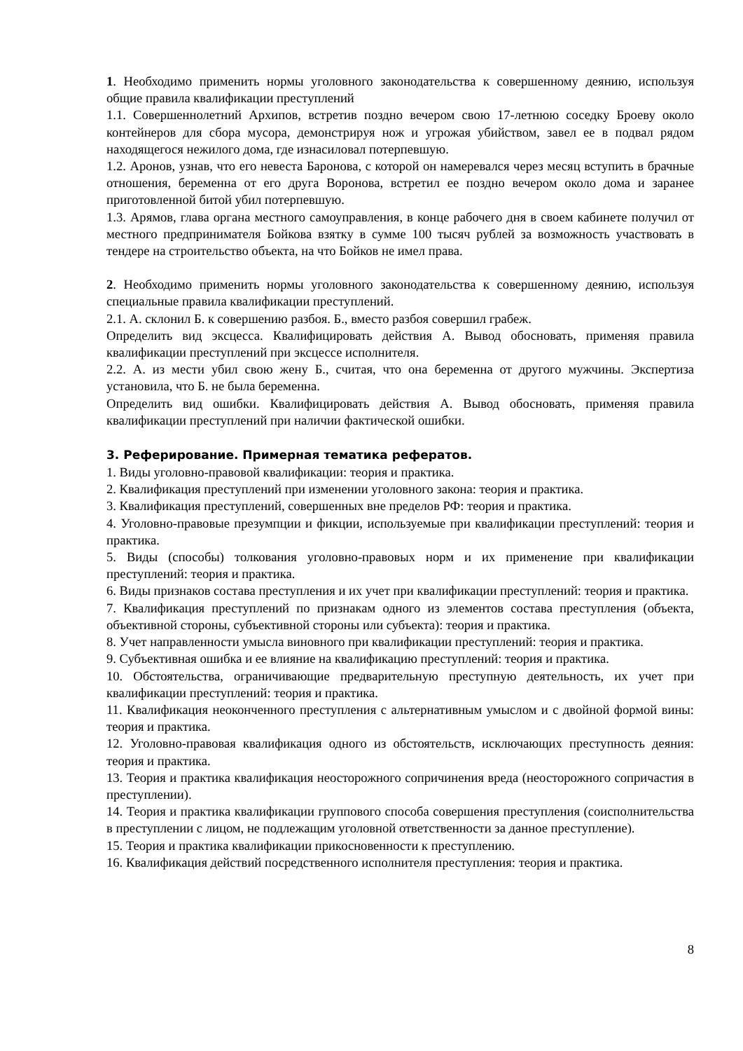1. Необходимо применить нормы уголовного законодательства к совершенному деянию, используя общие правила квалификации преступлений
1.1. Совершеннолетний Архипов, встретив поздно вечером свою 17-летнюю соседку Броеву около контейнеров для сбора мусора, демонстрируя нож и угрожая убийством, завел ее в подвал рядом находящегося нежилого дома, где изнасиловал потерпевшую.
1.2. Аронов, узнав, что его невеста Баронова, с которой он намеревался через месяц вступить в брачные отношения, беременна от его друга Воронова, встретил ее поздно вечером около дома и заранее приготовленной битой убил потерпевшую.
1.3. Арямов, глава органа местного самоуправления, в конце рабочего дня в своем кабинете получил от местного предпринимателя Бойкова взятку в сумме 100 тысяч рублей за возможность участвовать в тендере на строительство объекта, на что Бойков не имел права.
2. Необходимо применить нормы уголовного законодательства к совершенному деянию, используя специальные правила квалификации преступлений.
2.1. А. склонил Б. к совершению разбоя. Б., вместо разбоя совершил грабеж.
Определить вид эксцесса. Квалифицировать действия А. Вывод обосновать, применяя правила квалификации преступлений при эксцессе исполнителя.
2.2. А. из мести убил свою жену Б., считая, что она беременна от другого мужчины. Экспертиза установила, что Б. не была беременна.
Определить вид ошибки. Квалифицировать действия А. Вывод обосновать, применяя правила квалификации преступлений при наличии фактической ошибки.
3. Реферирование. Примерная тематика рефератов.
1. Виды уголовно-правовой квалификации: теория и практика.
2. Квалификация преступлений при изменении уголовного закона: теория и практика.
3. Квалификация преступлений, совершенных вне пределов РФ: теория и практика.
4. Уголовно-правовые презумпции и фикции, используемые при квалификации преступлений: теория и практика.
5. Виды (способы) толкования уголовно-правовых норм и их применение при квалификации преступлений: теория и практика.
6. Виды признаков состава преступления и их учет при квалификации преступлений: теория и практика.
7. Квалификация преступлений по признакам одного из элементов состава преступления (объекта, объективной стороны, субъективной стороны или субъекта): теория и практика.
8. Учет направленности умысла виновного при квалификации преступлений: теория и практика.
9. Субъективная ошибка и ее влияние на квалификацию преступлений: теория и практика.
10. Обстоятельства, ограничивающие предварительную преступную деятельность, их учет при квалификации преступлений: теория и практика.
11. Квалификация неоконченного преступления с альтернативным умыслом и с двойной формой вины: теория и практика.
12. Уголовно-правовая квалификация одного из обстоятельств, исключающих преступность деяния: теория и практика.
13. Теория и практика квалификация неосторожного сопричинения вреда (неосторожного сопричастия в преступлении).
14. Теория и практика квалификации группового способа совершения преступления (соисполнительства в преступлении с лицом, не подлежащим уголовной ответственности за данное преступление).
15. Теория и практика квалификации прикосновенности к преступлению.
16. Квалификация действий посредственного исполнителя преступления: теория и практика.
8